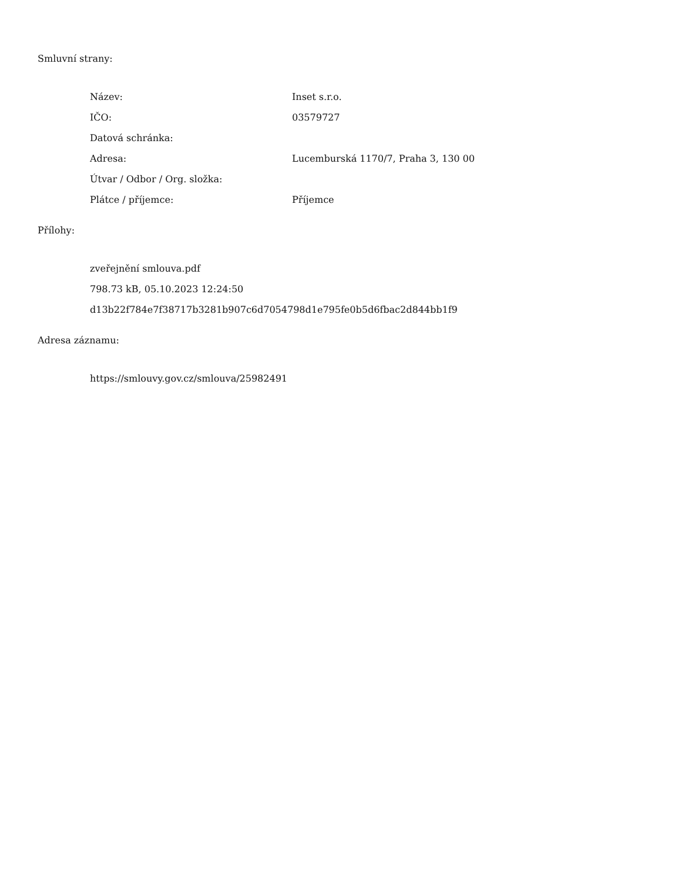Smluvní strany:
| Název: | Inset s.r.o. |
| IČO: | 03579727 |
| Datová schránka: | |
| Adresa: | Lucemburská 1170/7, Praha 3, 130 00 |
| Útvar / Odbor / Org. složka: | |
| Plátce / příjemce: | Příjemce |
Přílohy:
zveřejnění smlouva.pdf
798.73 kB, 05.10.2023 12:24:50
d13b22f784e7f38717b3281b907c6d7054798d1e795fe0b5d6fbac2d844bb1f9
Adresa záznamu:
https://smlouvy.gov.cz/smlouva/25982491